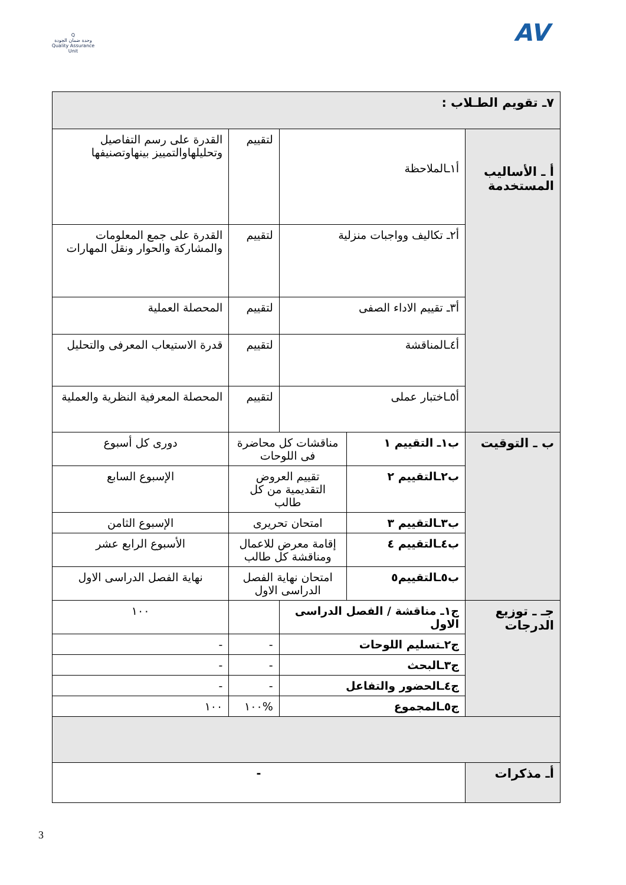Q
وحدة ضمان الجودة
Quality Assurance Unit
AV
| ٧ـ تقويم الطـلاب : | | | | |
| أ ـ الأساليب المستخدمة | أ١ـالملاحظة | | لتقييم | القدرة على رسم التفاصيل وتحليلهاوالتمييز بينهاوتصنيفها |
| | أ٢ـ تكاليف وواجبات منزلية | | لتقييم | القدرة على جمع المعلومات والمشاركة والحوار ونقل المهارات |
| | أ٣ـ تقييم الاداء الصفى | | لتقييم | المحصلة العملية |
| | أ٤ـالمناقشة | | لتقييم | قدرة الاستيعاب المعرفى والتحليل |
| | أ٥ـاختبار عملى | | لتقييم | المحصلة المعرفية النظرية والعملية |
| ب ـ التوقيت | ب١ـ التقييم ١ | مناقشات كل محاضرة فى اللوحات | | دورى كل أسبوع |
| | ب٢ـالتقييم ٢ | تقييم العروض التقديمية من كل طالب | | الإسبوع السابع |
| | ب٣ـالتقييم ٣ | امتحان تحريرى | | الإسبوع الثامن |
| | ب٤ـالتقييم ٤ | إقامة معرض للاعمال ومناقشة كل طالب | | الأسبوع الرابع عشر |
| | ب٥ـالتقييم٥ | امتحان نهاية الفصل الدراسى الاول | | نهاية الفصل الدراسى الاول |
| جـ ـ توزيع الدرجات | ج١ـ مناقشة / الفصل الدراسى الاول | | | ١٠٠ |
| | ج٢ـتسليم اللوحات | | - | - |
| | ج٣ـالبحث | | - | - |
| | ج٤ـالحضور والتفاعل | | - | - |
| | ج٥ـالمجموع | | %١٠٠ | ١٠٠ |
| أـ مذكرات | - | | | |
3